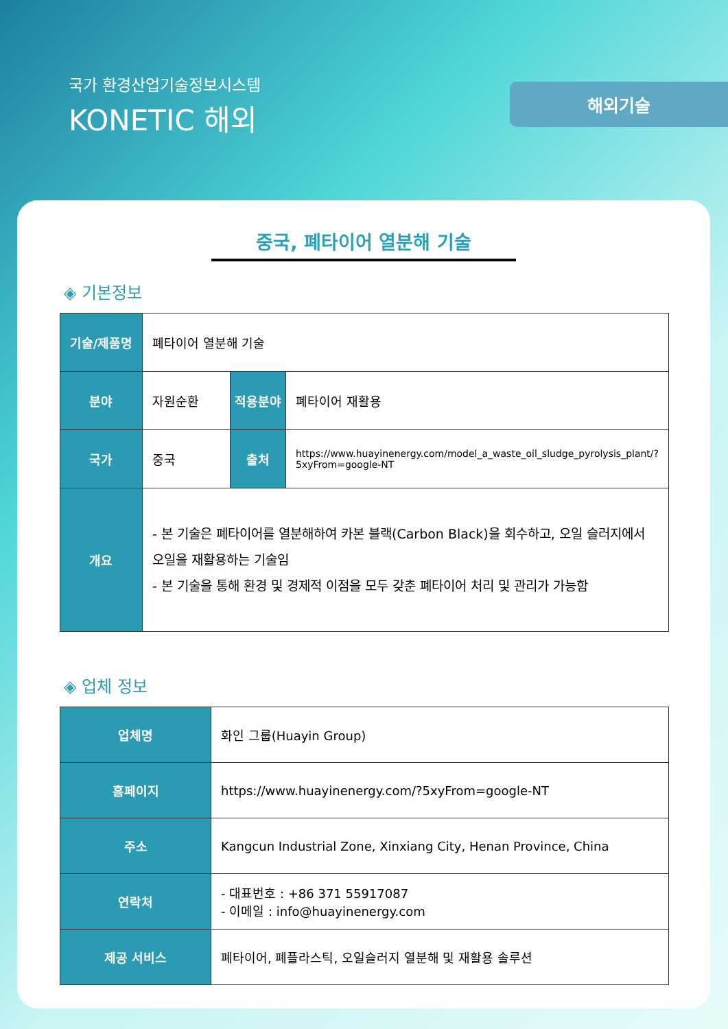국가 환경산업기술정보시스템
KONETIC 해외
해외기술
중국, 폐타이어 열분해 기술
◈ 기본정보
| 기술/제품명 | 폐타이어 열분해 기술 | | |
| 분야 | 자원순환 | 적용분야 | 폐타이어 재활용 |
| 국가 | 중국 | 출처 | https://www.huayinenergy.com/model_a_waste_oil_sludge_pyrolysis_plant/?5xyFrom=google-NT |
| 개요 | - 본 기술은 폐타이어를 열분해하여 카본 블랙(Carbon Black)을 회수하고, 오일 슬러지에서 오일을 재활용하는 기술임 - 본 기술을 통해 환경 및 경제적 이점을 모두 갖춘 폐타이어 처리 및 관리가 가능함 | | |
◈ 업체 정보
| 업체명 | 화인 그룹(Huayin Group) |
| 홈페이지 | https://www.huayinenergy.com/?5xyFrom=google-NT |
| 주소 | Kangcun Industrial Zone, Xinxiang City, Henan Province, China |
| 연락처 | - 대표번호 : +86 371 55917087 - 이메일 : info@huayinenergy.com |
| 제공 서비스 | 폐타이어, 폐플라스틱, 오일슬러지 열분해 및 재활용 솔루션 |